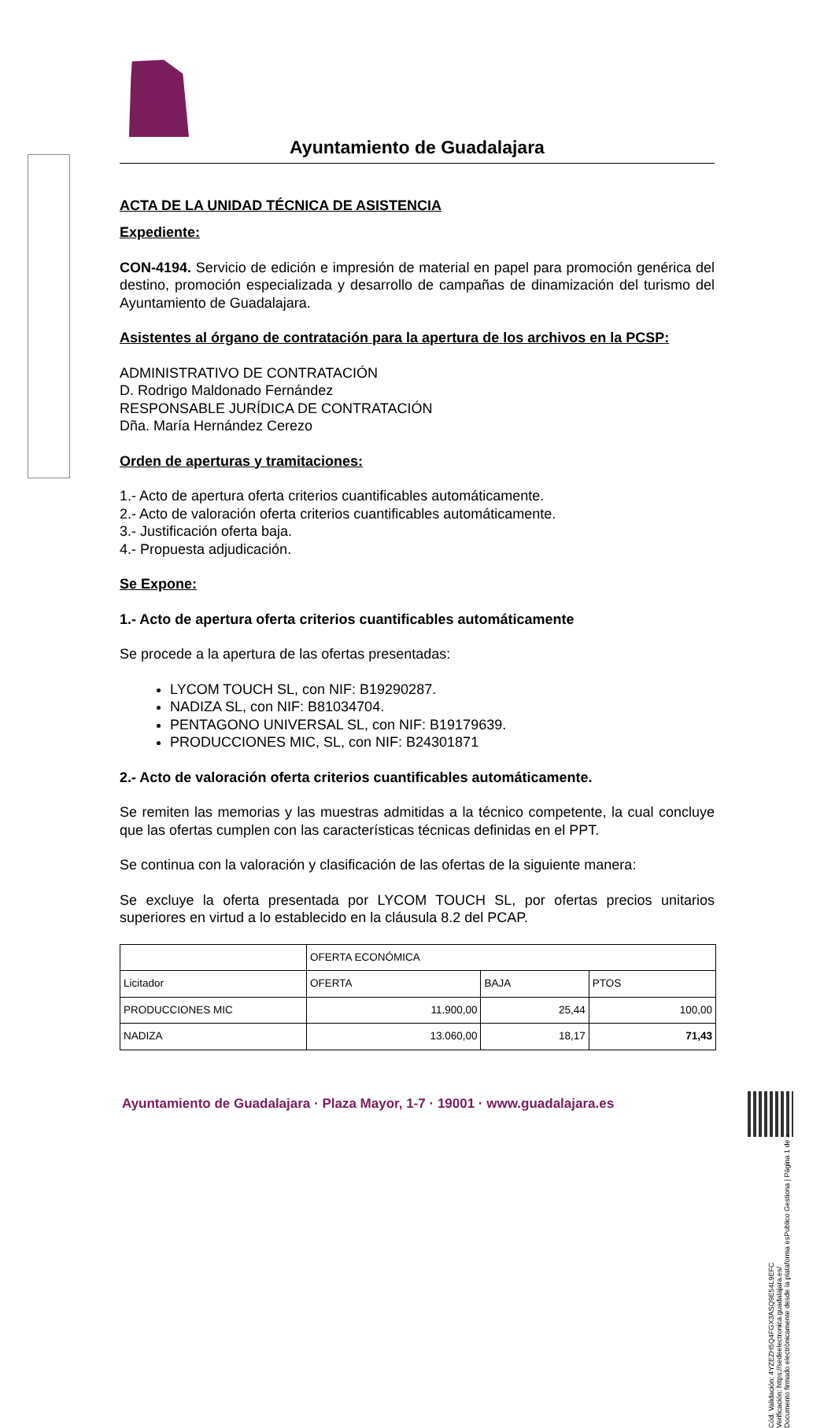Ayuntamiento de Guadalajara
ACTA DE LA UNIDAD TÉCNICA DE ASISTENCIA
Expediente:
CON-4194. Servicio de edición e impresión de material en papel para promoción genérica del destino, promoción especializada y desarrollo de campañas de dinamización del turismo del Ayuntamiento de Guadalajara.
Asistentes al órgano de contratación para la apertura de los archivos en la PCSP:
ADMINISTRATIVO DE CONTRATACIÓN
D. Rodrigo Maldonado Fernández
RESPONSABLE JURÍDICA DE CONTRATACIÓN
Dña. María Hernández Cerezo
Orden de aperturas y tramitaciones:
1.- Acto de apertura oferta criterios cuantificables automáticamente.
2.- Acto de valoración oferta criterios cuantificables automáticamente.
3.- Justificación oferta baja.
4.- Propuesta adjudicación.
Se Expone:
1.- Acto de apertura oferta criterios cuantificables automáticamente
Se procede a la apertura de las ofertas presentadas:
LYCOM TOUCH SL, con NIF: B19290287.
NADIZA SL, con NIF: B81034704.
PENTAGONO UNIVERSAL SL, con NIF: B19179639.
PRODUCCIONES MIC, SL, con NIF: B24301871
2.- Acto de valoración oferta criterios cuantificables automáticamente.
Se remiten las memorias y las muestras admitidas a la técnico competente, la cual concluye que las ofertas cumplen con las características técnicas definidas en el PPT.
Se continua con la valoración y clasificación de las ofertas de la siguiente manera:
Se excluye la oferta presentada por LYCOM TOUCH SL, por ofertas precios unitarios superiores en virtud a lo establecido en la cláusula 8.2 del PCAP.
| | OFERTA ECONÓMICA | | |
| Licitador | OFERTA | BAJA | PTOS |
| PRODUCCIONES MIC | 11.900,00 | 25,44 | 100,00 |
| NADIZA | 13.060,00 | 18,17 | 71,43 |
Ayuntamiento de Guadalajara · Plaza Mayor, 1-7 · 19001 · www.guadalajara.es
Cód. Validación: 4YZEZH5Q4FGX3ASQ9E54L9EFC
Verificación: https://sedeelectronica.guadalajara.es/
Documento firmado electrónicamente desde la plataforma esPublico Gestiona | Página 1 de 2